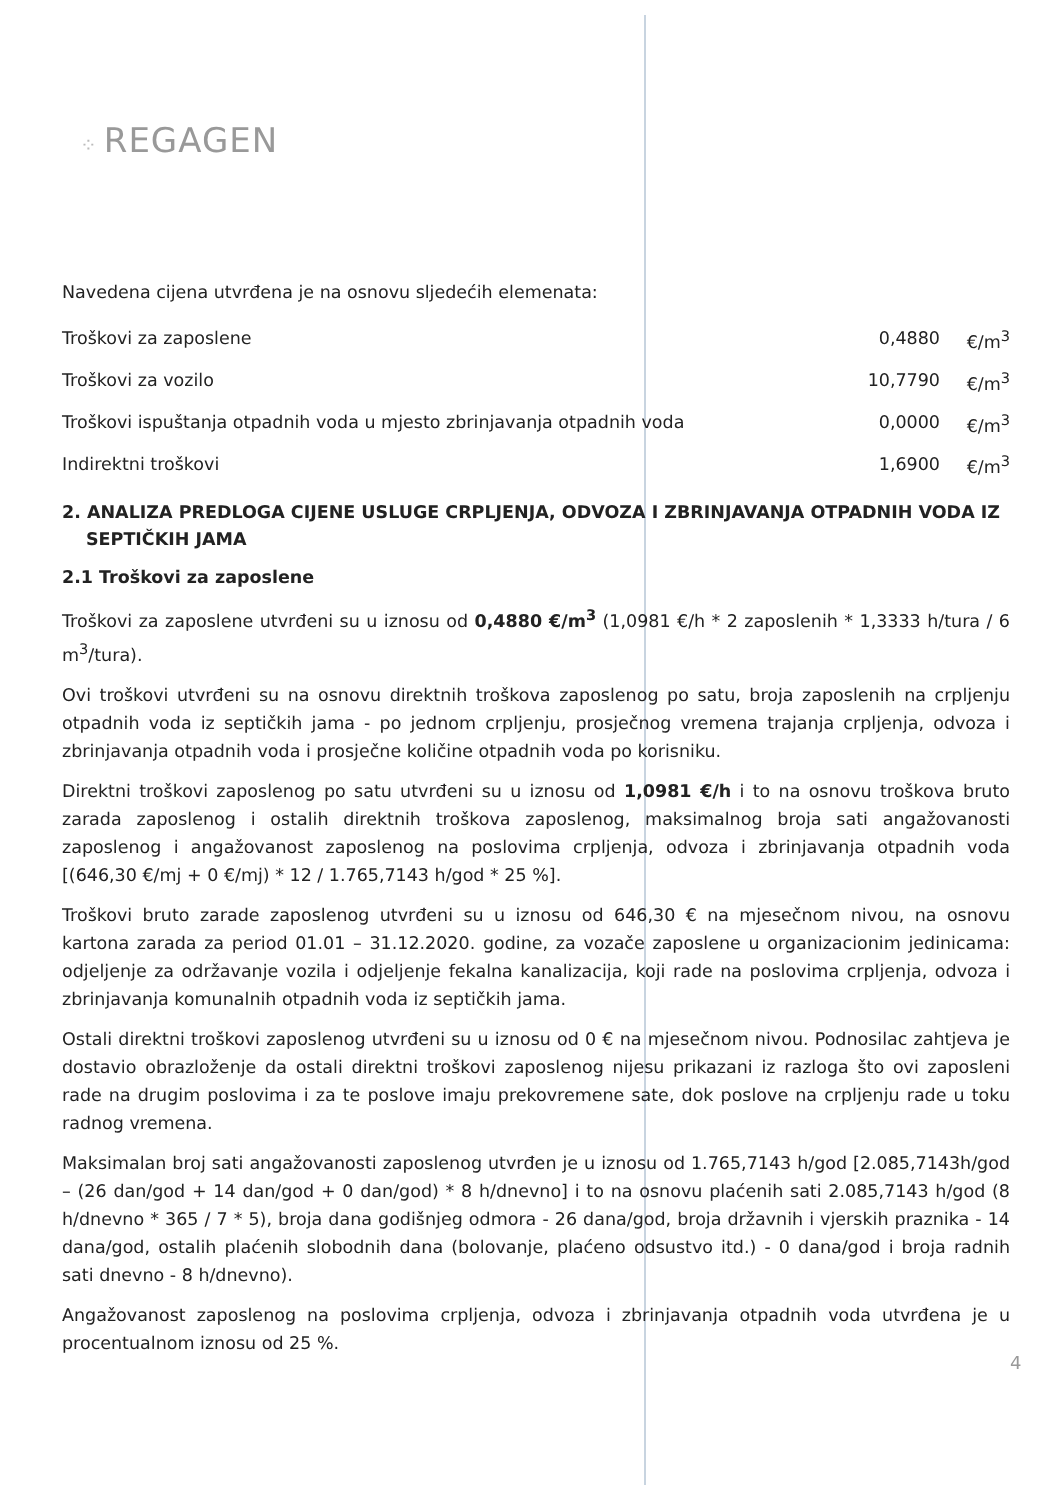⁘ REGAGEN
Navedena cijena utvrđena je na osnovu sljedećih elemenata:
| Troškovi za zaposlene | 0,4880 | €/m<sup>3</sup> |
| Troškovi za vozilo | 10,7790 | €/m<sup>3</sup> |
| Troškovi ispuštanja otpadnih voda u mjesto zbrinjavanja otpadnih voda | 0,0000 | €/m<sup>3</sup> |
| Indirektni troškovi | 1,6900 | €/m<sup>3</sup> |
2. ANALIZA PREDLOGA CIJENE USLUGE CRPLJENJA, ODVOZA I ZBRINJAVANJA OTPADNIH VODA IZ SEPTIČKIH JAMA
2.1 Troškovi za zaposlene
Troškovi za zaposlene utvrđeni su u iznosu od 0,4880 €/m<sup>3</sup> (1,0981 €/h * 2 zaposlenih * 1,3333 h/tura / 6 m<sup>3</sup>/tura).
Ovi troškovi utvrđeni su na osnovu direktnih troškova zaposlenog po satu, broja zaposlenih na crpljenju otpadnih voda iz septičkih jama - po jednom crpljenju, prosječnog vremena trajanja crpljenja, odvoza i zbrinjavanja otpadnih voda i prosječne količine otpadnih voda po korisniku.
Direktni troškovi zaposlenog po satu utvrđeni su u iznosu od 1,0981 €/h i to na osnovu troškova bruto zarada zaposlenog i ostalih direktnih troškova zaposlenog, maksimalnog broja sati angažovanosti zaposlenog i angažovanost zaposlenog na poslovima crpljenja, odvoza i zbrinjavanja otpadnih voda [(646,30 €/mj + 0 €/mj) * 12 / 1.765,7143 h/god * 25 %].
Troškovi bruto zarade zaposlenog utvrđeni su u iznosu od 646,30 € na mjesečnom nivou, na osnovu kartona zarada za period 01.01 – 31.12.2020. godine, za vozače zaposlene u organizacionim jedinicama: odjeljenje za održavanje vozila i odjeljenje fekalna kanalizacija, koji rade na poslovima crpljenja, odvoza i zbrinjavanja komunalnih otpadnih voda iz septičkih jama.
Ostali direktni troškovi zaposlenog utvrđeni su u iznosu od 0 € na mjesečnom nivou. Podnosilac zahtjeva je dostavio obrazloženje da ostali direktni troškovi zaposlenog nijesu prikazani iz razloga što ovi zaposleni rade na drugim poslovima i za te poslove imaju prekovremene sate, dok poslove na crpljenju rade u toku radnog vremena.
Maksimalan broj sati angažovanosti zaposlenog utvrđen je u iznosu od 1.765,7143 h/god [2.085,7143h/god – (26 dan/god + 14 dan/god + 0 dan/god) * 8 h/dnevno] i to na osnovu plaćenih sati 2.085,7143 h/god (8 h/dnevno * 365 / 7 * 5), broja dana godišnjeg odmora - 26 dana/god, broja državnih i vjerskih praznika - 14 dana/god, ostalih plaćenih slobodnih dana (bolovanje, plaćeno odsustvo itd.) - 0 dana/god i broja radnih sati dnevno - 8 h/dnevno).
Angažovanost zaposlenog na poslovima crpljenja, odvoza i zbrinjavanja otpadnih voda utvrđena je u procentualnom iznosu od 25 %.
4